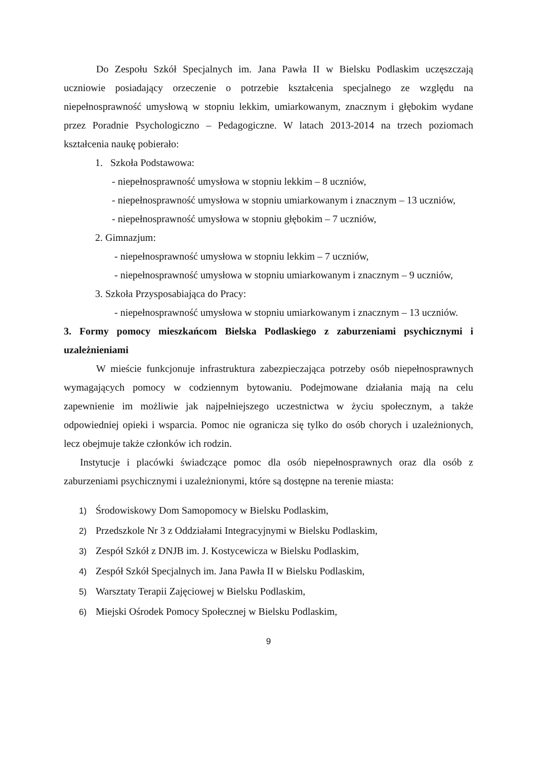Do Zespołu Szkół Specjalnych im. Jana Pawła II w Bielsku Podlaskim uczęszczają uczniowie posiadający orzeczenie o potrzebie kształcenia specjalnego ze względu na niepełnosprawność umysłową w stopniu lekkim, umiarkowanym, znacznym i głębokim wydane przez Poradnie Psychologiczno – Pedagogiczne. W latach 2013-2014 na trzech poziomach kształcenia naukę pobierało:
1. Szkoła Podstawowa:
- niepełnosprawność umysłowa w stopniu lekkim – 8 uczniów,
- niepełnosprawność umysłowa w stopniu umiarkowanym i znacznym – 13 uczniów,
- niepełnosprawność umysłowa w stopniu głębokim – 7 uczniów,
2. Gimnazjum:
- niepełnosprawność umysłowa w stopniu lekkim – 7 uczniów,
- niepełnosprawność umysłowa w stopniu umiarkowanym i znacznym – 9 uczniów,
3. Szkoła Przysposabiająca do Pracy:
- niepełnosprawność umysłowa w stopniu umiarkowanym i znacznym – 13 uczniów.
3. Formy pomocy mieszkańcom Bielska Podlaskiego z zaburzeniami psychicznymi i uzależnieniami
W mieście funkcjonuje infrastruktura zabezpieczająca potrzeby osób niepełnosprawnych wymagających pomocy w codziennym bytowaniu. Podejmowane działania mają na celu zapewnienie im możliwie jak najpełniejszego uczestnictwa w życiu społecznym, a także odpowiedniej opieki i wsparcia. Pomoc nie ogranicza się tylko do osób chorych i uzależnionych, lecz obejmuje także członków ich rodzin.
Instytucje i placówki świadczące pomoc dla osób niepełnosprawnych oraz dla osób z zaburzeniami psychicznymi i uzależnionymi, które są dostępne na terenie miasta:
1) Środowiskowy Dom Samopomocy w Bielsku Podlaskim,
2) Przedszkole Nr 3 z Oddziałami Integracyjnymi w Bielsku Podlaskim,
3) Zespół Szkół z DNJB im. J. Kostycewicza w Bielsku Podlaskim,
4) Zespół Szkół Specjalnych im. Jana Pawła II w Bielsku Podlaskim,
5) Warsztaty Terapii Zajęciowej w Bielsku Podlaskim,
6) Miejski Ośrodek Pomocy Społecznej w Bielsku Podlaskim,
9